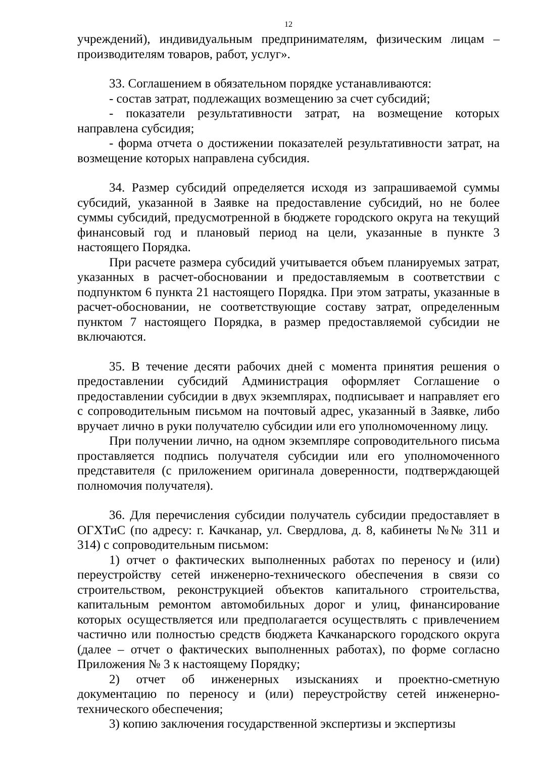12
учреждений), индивидуальным предпринимателям, физическим лицам – производителям товаров, работ, услуг».
33. Соглашением в обязательном порядке устанавливаются:
- состав затрат, подлежащих возмещению за счет субсидий;
- показатели результативности затрат, на возмещение которых направлена субсидия;
- форма отчета о достижении показателей результативности затрат, на возмещение которых направлена субсидия.
34. Размер субсидий определяется исходя из запрашиваемой суммы субсидий, указанной в Заявке на предоставление субсидий, но не более суммы субсидий, предусмотренной в бюджете городского округа на текущий финансовый год и плановый период на цели, указанные в пункте 3 настоящего Порядка.
При расчете размера субсидий учитывается объем планируемых затрат, указанных в расчет-обосновании и предоставляемым в соответствии с подпунктом 6 пункта 21 настоящего Порядка. При этом затраты, указанные в расчет-обосновании, не соответствующие составу затрат, определенным пунктом 7 настоящего Порядка, в размер предоставляемой субсидии не включаются.
35. В течение десяти рабочих дней с момента принятия решения о предоставлении субсидий Администрация оформляет Соглашение о предоставлении субсидии в двух экземплярах, подписывает и направляет его с сопроводительным письмом на почтовый адрес, указанный в Заявке, либо вручает лично в руки получателю субсидии или его уполномоченному лицу.
При получении лично, на одном экземпляре сопроводительного письма проставляется подпись получателя субсидии или его уполномоченного представителя (с приложением оригинала доверенности, подтверждающей полномочия получателя).
36. Для перечисления субсидии получатель субсидии предоставляет в ОГХТиС (по адресу: г. Качканар, ул. Свердлова, д. 8, кабинеты №№ 311 и 314) с сопроводительным письмом:
1) отчет о фактических выполненных работах по переносу и (или) переустройству сетей инженерно-технического обеспечения в связи со строительством, реконструкцией объектов капитального строительства, капитальным ремонтом автомобильных дорог и улиц, финансирование которых осуществляется или предполагается осуществлять с привлечением частично или полностью средств бюджета Качканарского городского округа (далее – отчет о фактических выполненных работах), по форме согласно Приложения № 3 к настоящему Порядку;
2) отчет об инженерных изысканиях и проектно-сметную документацию по переносу и (или) переустройству сетей инженерно-технического обеспечения;
3) копию заключения государственной экспертизы и экспертизы